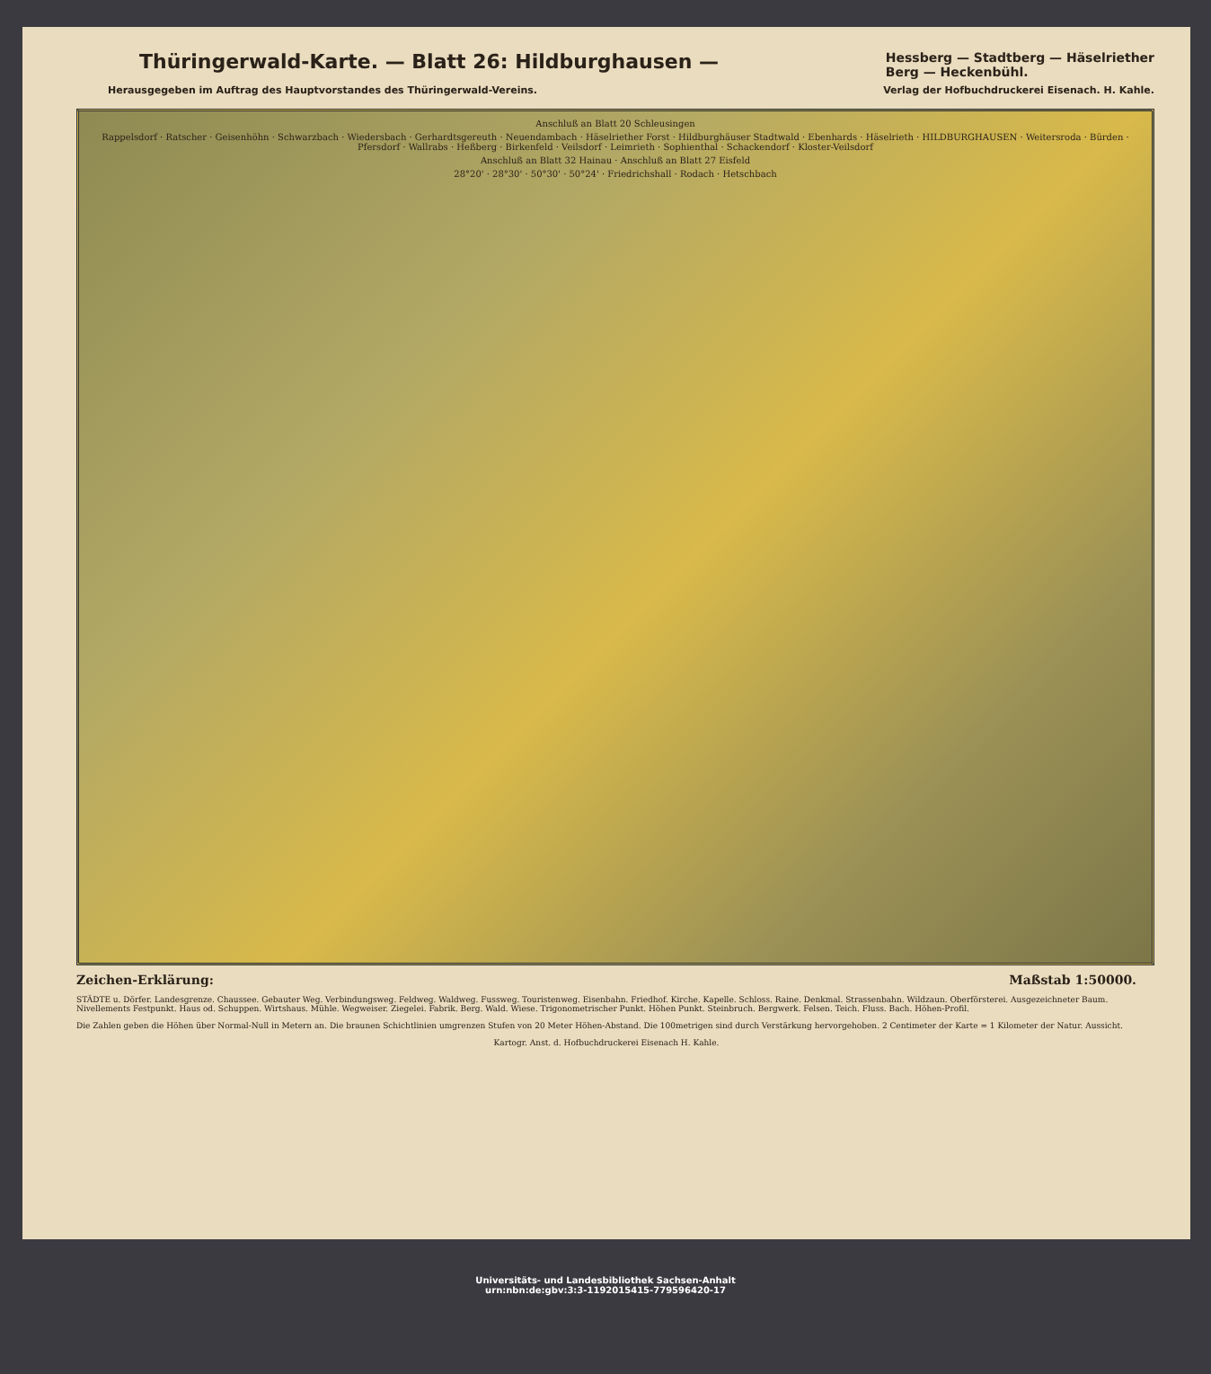Thüringerwald-Karte. — Blatt 26: Hildburghausen —
Hessberg — Stadtberg — Häselriether
Berg — Heckenbühl.
Herausgegeben im Auftrag des Hauptvorstandes des Thüringerwald-Vereins. Verlag der Hofbuchdruckerei Eisenach. H. Kahle.
Anschluß an Blatt 20 Schleusingen
Rappelsdorf · Ratscher · Geisenhöhn · Schwarzbach · Wiedersbach · Gerhardtsgereuth · Neuendambach · Häselriether Forst · Hildburghäuser Stadtwald · Ebenhards · Häselrieth · HILDBURGHAUSEN · Weitersroda · Bürden · Pfersdorf · Wallrabs · Heßberg · Birkenfeld · Veilsdorf · Leimrieth · Sophienthal · Schackendorf · Kloster-Veilsdorf
Anschluß an Blatt 32 Hainau · Anschluß an Blatt 27 Eisfeld
28°20' · 28°30' · 50°30' · 50°24' · Friedrichshall · Rodach · Hetschbach
Zeichen-Erklärung: Maßstab 1:50000.
STÄDTE u. Dörfer. Landesgrenze. Chaussee. Gebauter Weg. Verbindungsweg. Feldweg. Waldweg. Fussweg. Touristenweg. Eisenbahn. Friedhof. Kirche. Kapelle. Schloss. Raine. Denkmal. Strassenbahn. Wildzaun. Oberförsterei. Ausgezeichneter Baum. Nivellements Festpunkt. Haus od. Schuppen. Wirtshaus. Mühle. Wegweiser. Ziegelei. Fabrik. Berg. Wald. Wiese. Trigonometrischer Punkt. Höhen Punkt. Steinbruch. Bergwerk. Felsen. Teich. Fluss. Bach. Höhen-Profil.
Die Zahlen geben die Höhen über Normal-Null in Metern an. Die braunen Schichtlinien umgrenzen Stufen von 20 Meter Höhen-Abstand. Die 100metrigen sind durch Verstärkung hervorgehoben. 2 Centimeter der Karte = 1 Kilometer der Natur. Aussicht.
Kartogr. Anst. d. Hofbuchdruckerei Eisenach H. Kahle.
Universitäts- und Landesbibliothek Sachsen-Anhalt
urn:nbn:de:gbv:3:3-1192015415-779596420-17